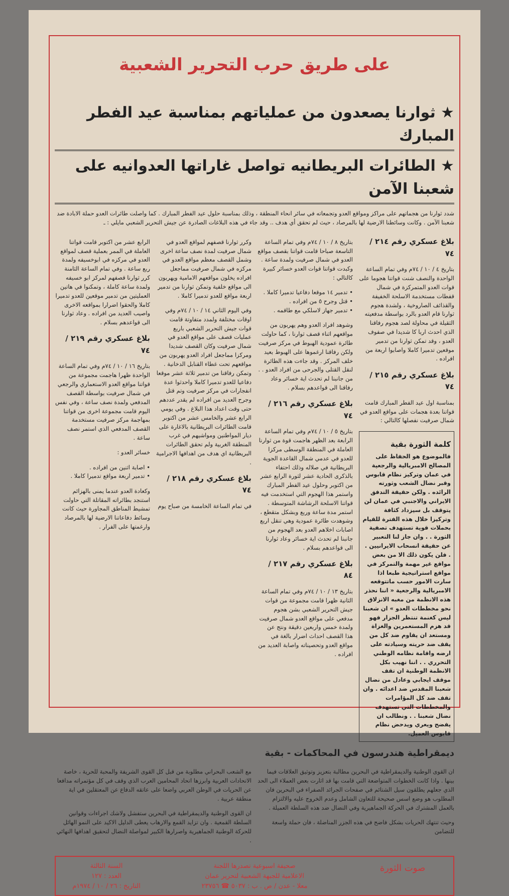على طريق حرب التحرير الشعبية
★ ثوارنا يصعدون من عملياتهم بمناسبة عيد الفطر المبارك
★ الطائرات البريطانيه تواصل غاراتها العدوانيه على شعبنا الآمن
شدد ثوارنا من هجماتهم على مراكز ومواقع العدو وتجمعاته في سائر انحاء المنطقة ، وذلك بمناسبة حلول عيد الفطر المبارك . كما واصلت طائرات العدو حملة الابادة ضد شعبنا الآمن . وكانت وسائطنا الارضية لها بالمرصاد ، حيث لم تحقق أي هدف .. وقد جاء في هذه البلاغات الصادرة عن جيش التحرير الشعبي مايلي : ـ
بلاغ عسكري رقم ٢١٤ / ٧٤
بتاريخ ٤ / ١٠ / ٧٤م وفي تمام الساعة الواحدة والنصف شنت قواتنا هجوما على قوات العدو المتمركزة في شمال قفطات مستخدمة الاسلحة الخفيفة والقذائف الصاروخية ، ولشدة هجوم ثوارنا قام العدو بالرد بواسطة مدفعيته الثقيلة في محاولة لصد هجوم رفاقنا الذي احدث اربا كا شديدا في صفوف العدو ، وقد تمكن ثوارنا من تدمير موقعين تدميرا كاملا واصابوا اربعة من افراده .
بلاغ عسكري رقم ٢١٥ / ٧٤
بمناسبة اول عيد الفطر المبارك قامت قواتنا بعدة هجمات على مواقع العدو في شمال صرفيت نفصلها كالتالي :
كلمة الثورة بقية
فالموضوع هو الحفاظ على المصالح الامبريالية والرجعية في عمان وتركيز نظام قابوس وقبر نضال الشعب وثورته الرائده . ولكن حقيقة التدفق الايراني والاجنبي في عمان لن يتوقف بل سيزداد كثافة وتركيزا خلال هذه الفترة للقيام بحملات قوية تستهدف تصفية الثورة . . وان جاز لنا التعبير عن حقيقة انسحاب الايرانيين . . فلن يكون ذلك الا من بعض مواقع غير مهمة والتمركز في مواقع استراتيجية طبعا اذا سارت الامور حسب ماتتوقعه الامبريالية والرجعية « اننا نحذر هذه الانظمة من مغبه الانزلاق نحو مخططات العدو » ان شعبنا ليس كغنمة تنتظر الجزار فهو قد هزم المستعمرين والغزاة ومستعد ان يقاوم ضد كل من يقف ضد حريته وسيادته على ارضه واقامة نظامه الوطني التحرري . . اننا نهيب بكل الانظمة الوطنية ان تقف موقف ايجابي وعادل من نضال شعبنا المقدس ضد اعدائه . وان تقف ضد كل المؤامرات والمخططات التي تستهدف نضال شعبنا . . ونطالب ان يفضح ويعري ويدحض نظام قابوس العميل.
بتاريخ ٨ / ١٠ / ٧٤م وفي تمام الساعة التاسعة صباحا قامت قواتنا بقصف مواقع العدو في شمال صرفيت ولمدة ساعة . وكبدت قواتنا قوات العدو خسائر كبيرة كالتالي :
• تدمير ١٤ موقعا دفاعيا تدميرا كاملا .
• قتل وجرح ٥ من افراده .
• تدمير جهاز لاسلكي مع طاقمه .
وشوهد افراد العدو وهم يهربون من مواقعهم اثناء قصف ثوارنا ، كما حاولت طائرة عمودية الهبوط في مركز صرفيت ولكن رفاقنا ارغموها على الهبوط بعيد خلف المركز . وقد جاءت هذه الطائرة لنقل القتلى والجرحى من افراد العدو . . من جانبنا لم تحدث اية خسائر وعاد رفاقنا الى قواعدهم بسلام .
بلاغ عسكري رقم ٢١٦ / ٧٤
بتاريخ ٥ / ١٠ / ٧٤م وفي تمام الساعة الرابعة بعد الظهر هاجمت قوة من ثوارنا العاملة في المنطقة الوسطى مركزا للعدو في عدمي شمال القاعدة الجوية البريطانية في صلاله وذلك احتفاء بالذكرى الحادية عشر لثورة الرابع عشر من اكتوبر وحلول عيد الفطر المبارك واستمر هذا الهجوم التي استخدمت فيه قواتنا الاسلحة الرشاشة المتوسطة . استمر مدة ساعة وربع وبشكل متقطع ، وشوهدت طائرة عمودية وهي تنقل اربع اصابات اخلاهم العدو بعد الهجوم من جانبنا لم تحدث اية خسائر وعاد ثوارنا الى قواعدهم بسلام .
بلاغ عسكري رقم ٢١٧ / ٨٤
بتاريخ ١٣ / ١٠ / ٧٤م وفي تمام الساعة الثانية ظهرا قامت مجموعة من قوات جيش التحرير الشعبي بشن هجوم مدفعي على مواقع العدو شمال صرفيت ولمدة خمس واربعين دقيقة ونتج عن هذا القصف احداث اضرار بالغة في مواقع العدو وتحصيناته واصابة العديد من افراده .
وكرر ثوارنا قصفهم لمواقع العدو في شمال صرفيت لمدة نصف ساعة اخرى وشمل القصف معظم مواقع العدو في مركزه في شمال صرفيت مماجعل افراده يخلون مواقعهم الامامية ويهربون الى مواقع خلفية وتمكن ثوارنا من تدمير اربعة مواقع للعدو تدميرا كاملا .
وفي اليوم الثاني ١٤ / ١٠ / ٧٤م وفي اوقات مختلفة ولمدد متفاوتة قامت قوات جيش التحرير الشعبي باربع عمليات قصف على مواقع العدو في شمال صرفيت وكان القصف شديدا ومركزا مماجعل افراد العدو يهربون من مواقعهم تحت غطاء القنابل الدخانية . وتمكن رفاقنا من تدمير ثلاثة عشر موقعا دفاعيا للعدو تدميرا كاملا واحدثوا عدة انفجارات في مركز صرفيت وتم قتل وجرح العديد من افراده لم يقدر عددهم حتى وقت اعداد هذا البلاغ . وفي يومي الرابع عشر والخامس عشر من اكتوبر قامت الطائرات البريطانية بالاغارة على ديار المواطنين ومواشيهم في غرب المنطقة الغربية ولم تحقق الطائرات البريطانية اي هدف من اهدافها الاجرامية .
بلاغ عسكري رقم ٢١٨ / ٧٤
في تمام الساعة الخامسة من صباح يوم
الرابع عشر من اكتوبر قامت قواتنا العاملة في الممر بعملية قصف لمواقع العدو في مركزه في ابوخسيفه ولمدة ربع ساعة . وفي تمام الساعة الثامنة كرر ثوارنا قصفهم لمركز ابو خسيفه ولمدة ساعة كاملة ، وتمكنوا في هاتين العمليتين من تدمير موقعين للعدو تدميرا كاملا والحقوا اضرارا بمواقعه الاخرى واصيب العديد من افراده . وعاد ثوارنا الى قواعدهم بسلام .
بلاغ عسكري رقم ٢١٩ / ٧٤
بتاريخ ١٦ / ١٠ / ٧٤م وفي تمام الساعة الواحدة ظهرا هاجمت مجموعة من قواتنا مواقع العدو الاستعماري والرجعي في شمال صرفيت بواسطة القصف المدفعي ولمدة نصف ساعة ، وفي نفس اليوم قامت مجموعة اخرى من قواتنا بمهاجمة مركز صرفيت مستخدمة القصف المدفعي الذي استمر نصف ساعة .
خسائر العدو :
• اصابة اثنين من افراده .
• تدمير اربعة مواقع تدميرا كاملا .
وكعادة العدو عندما يمنى بالهزائم استنجد بطائراته المقاتلة التي حاولت تمشيط المناطق المجاورة حيث كانت وسائط دفاعاتنا الارضية لها بالمرصاد وارغمتها على الفرار .
ديمقراطية هندرسون في المحاكمات - بقية
ان القوى الوطنية والديمقراطية في البحرين مطالبة بتعزيز وتوثيق العلاقات فيما بينها . واذا كانت الخطوات المتواضعة التي قامت بها قد اثارت بعض العملاء الى الحد الذي جعلهم يطلقون سيل الشتائم في صفحات الجرائد الصفراء في البحرين فان المطلوب هو وضع اسس صحيحة للتعاون الشامل وعدم الخروج عليه والالتزام بالعمل المشترك في الحركة الجماهيرية وفي النضال ضد هذه السلطة العميلة .
وحيث تنتهك الحريات بشكل فاضح في هذه الجزر المناضلة ، فان حملة واسعة للتضامن
مع الشعب البحراني مطلوبة من قبل كل القوى الشريفة والمحبة للحرية ، خاصة الاتحادات العربية وابرزها اتحاد المحامين العرب الذي وقف في كل مؤتمراته مدافعا عن الحريات في الوطن العربي واضعا على عاتقه الدفاع عن المعتقلين في اية منطقة عربية .
ان القوى الوطنية والديمقراطية في البحرين ستفشل ولاشك اجراءات وقوانين السلطة القمعية . وان تزايد القمع والارهاب يعطى الدليل الاكيد على النمو الهائل للحركة الوطنية الجماهيرية واصرارها الكبير لمواصلة النضال لتحقيق اهدافها النهائي .
صوت الثورة
صحيفة اسبوعية تصدرها اللجنة
الاعلامية للجبهة الشعبية لتحرير عمان
معلا - عدن / ص . ب : ٥٠٣٧ ☎ ٢٣٧٥٦
السنة الثالثة
العدد : ١٢٧
التاريخ : ٢٦ / ١٠ / ١٩٧٤م